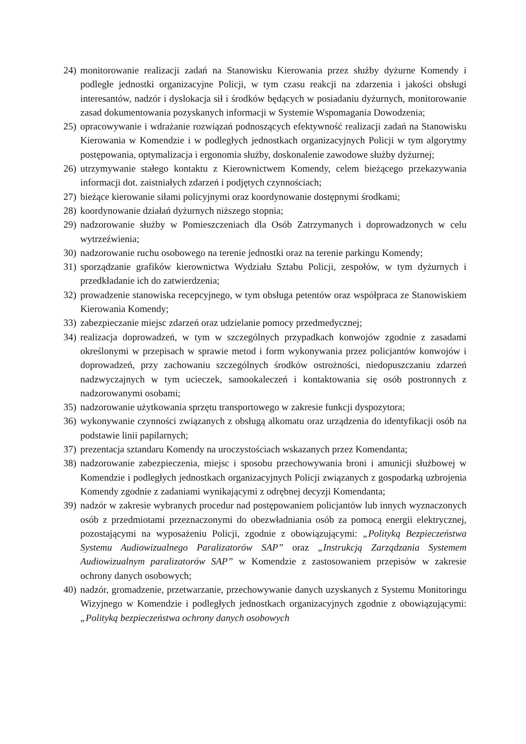24) monitorowanie realizacji zadań na Stanowisku Kierowania przez służby dyżurne Komendy i podległe jednostki organizacyjne Policji, w tym czasu reakcji na zdarzenia i jakości obsługi interesantów, nadzór i dyslokacja sił i środków będących w posiadaniu dyżurnych, monitorowanie zasad dokumentowania pozyskanych informacji w Systemie Wspomagania Dowodzenia;
25) opracowywanie i wdrażanie rozwiązań podnoszących efektywność realizacji zadań na Stanowisku Kierowania w Komendzie i w podległych jednostkach organizacyjnych Policji w tym algorytmy postępowania, optymalizacja i ergonomia służby, doskonalenie zawodowe służby dyżurnej;
26) utrzymywanie stałego kontaktu z Kierownictwem Komendy, celem bieżącego przekazywania informacji dot. zaistniałych zdarzeń i podjętych czynnościach;
27) bieżące kierowanie siłami policyjnymi oraz koordynowanie dostępnymi środkami;
28) koordynowanie działań dyżurnych niższego stopnia;
29) nadzorowanie służby w Pomieszczeniach dla Osób Zatrzymanych i doprowadzonych w celu wytrzeźwienia;
30) nadzorowanie ruchu osobowego na terenie jednostki oraz na terenie parkingu Komendy;
31) sporządzanie grafików kierownictwa Wydziału Sztabu Policji, zespołów, w tym dyżurnych i przedkładanie ich do zatwierdzenia;
32) prowadzenie stanowiska recepcyjnego, w tym obsługa petentów oraz współpraca ze Stanowiskiem Kierowania Komendy;
33) zabezpieczanie miejsc zdarzeń oraz udzielanie pomocy przedmedycznej;
34) realizacja doprowadzeń, w tym w szczególnych przypadkach konwojów zgodnie z zasadami określonymi w przepisach w sprawie metod i form wykonywania przez policjantów konwojów i doprowadzeń, przy zachowaniu szczególnych środków ostrożności, niedopuszczaniu zdarzeń nadzwyczajnych w tym ucieczek, samookaleczeń i kontaktowania się osób postronnych z nadzorowanymi osobami;
35) nadzorowanie użytkowania sprzętu transportowego w zakresie funkcji dyspozytora;
36) wykonywanie czynności związanych z obsługą alkomatu oraz urządzenia do identyfikacji osób na podstawie linii papilarnych;
37) prezentacja sztandaru Komendy na uroczystościach wskazanych przez Komendanta;
38) nadzorowanie zabezpieczenia, miejsc i sposobu przechowywania broni i amunicji służbowej w Komendzie i podległych jednostkach organizacyjnych Policji związanych z gospodarką uzbrojenia Komendy zgodnie z zadaniami wynikającymi z odrębnej decyzji Komendanta;
39) nadzór w zakresie wybranych procedur nad postępowaniem policjantów lub innych wyznaczonych osób z przedmiotami przeznaczonymi do obezwładniania osób za pomocą energii elektrycznej, pozostającymi na wyposażeniu Policji, zgodnie z obowiązującymi: „Polityką Bezpieczeństwa Systemu Audiowizualnego Paralizatorów SAP” oraz „Instrukcją Zarządzania Systemem Audiowizualnym paralizatorów SAP” w Komendzie z zastosowaniem przepisów w zakresie ochrony danych osobowych;
40) nadzór, gromadzenie, przetwarzanie, przechowywanie danych uzyskanych z Systemu Monitoringu Wizyjnego w Komendzie i podległych jednostkach organizacyjnych zgodnie z obowiązującymi: „Polityką bezpieczeństwa ochrony danych osobowych